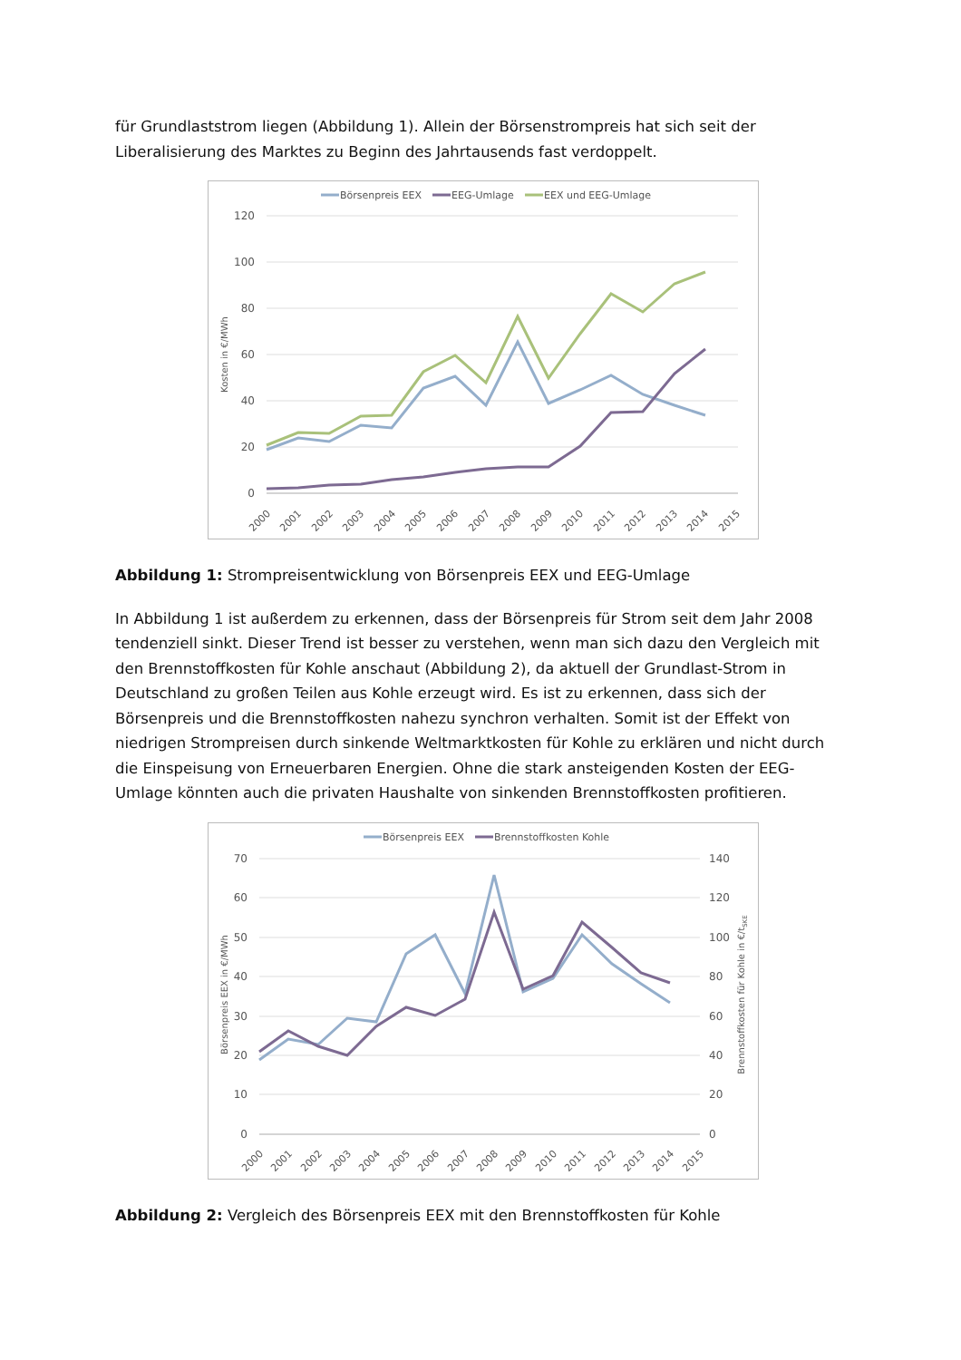für Grundlaststrom liegen (Abbildung 1). Allein der Börsenstrompreis hat sich seit der Liberalisierung des Marktes zu Beginn des Jahrtausends fast verdoppelt.
Börsenpreis EEX
EEG-Umlage
EEX und EEG-Umlage
120
100
80
60
40
20
0
Kosten in €/MWh
2000
2001
2002
2003
2004
2005
2006
2007
2008
2009
2010
2011
2012
2013
2014
2015
Abbildung 1: Strompreisentwicklung von Börsenpreis EEX und EEG-Umlage
In Abbildung 1 ist außerdem zu erkennen, dass der Börsenpreis für Strom seit dem Jahr 2008 tendenziell sinkt. Dieser Trend ist besser zu verstehen, wenn man sich dazu den Vergleich mit den Brennstoffkosten für Kohle anschaut (Abbildung 2), da aktuell der Grundlast-Strom in Deutschland zu großen Teilen aus Kohle erzeugt wird. Es ist zu erkennen, dass sich der Börsenpreis und die Brennstoffkosten nahezu synchron verhalten. Somit ist der Effekt von niedrigen Strompreisen durch sinkende Weltmarktkosten für Kohle zu erklären und nicht durch die Einspeisung von Erneuerbaren Energien. Ohne die stark ansteigenden Kosten der EEG-Umlage könnten auch die privaten Haushalte von sinkenden Brennstoffkosten profitieren.
Börsenpreis EEX
Brennstoffkosten Kohle
70
60
50
40
30
20
10
0
140
120
100
80
60
40
20
0
Börsenpreis EEX in €/MWh
Brennstoffkosten für Kohle in €/tSKE
2000
2001
2002
2003
2004
2005
2006
2007
2008
2009
2010
2011
2012
2013
2014
2015
Abbildung 2: Vergleich des Börsenpreis EEX mit den Brennstoffkosten für Kohle